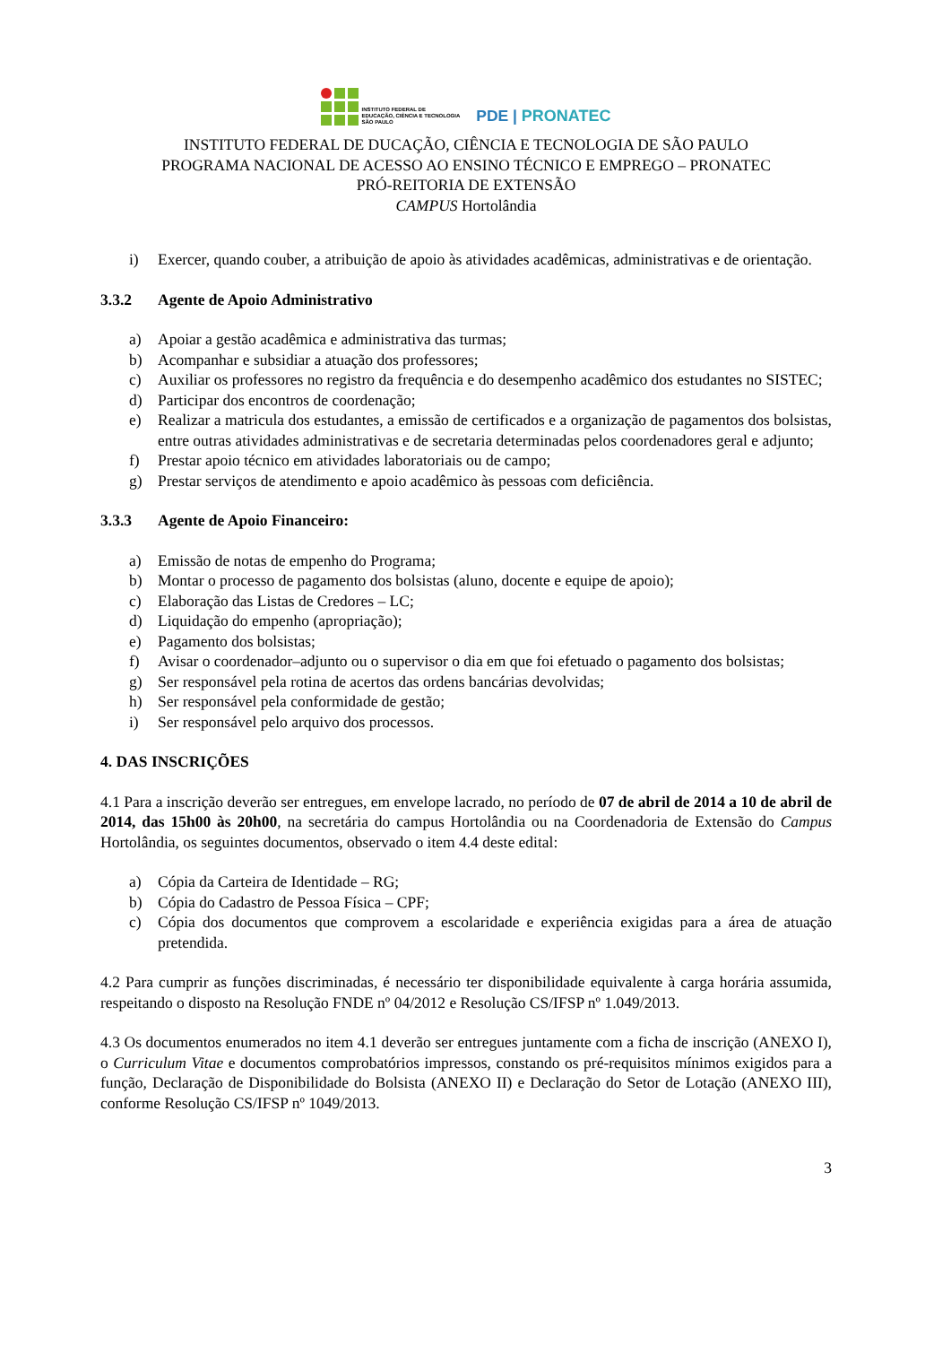INSTITUTO FEDERAL DE
EDUCAÇÃO, CIÊNCIA E TECNOLOGIA
SÃO PAULO
PDE | PRONATEC
INSTITUTO FEDERAL DE DUCAÇÃO, CIÊNCIA E TECNOLOGIA DE SÃO PAULO
PROGRAMA NACIONAL DE ACESSO AO ENSINO TÉCNICO E EMPREGO – PRONATEC
PRÓ-REITORIA DE EXTENSÃO
CAMPUS Hortolândia
i) Exercer, quando couber, a atribuição de apoio às atividades acadêmicas, administrativas e de orientação.
3.3.2 Agente de Apoio Administrativo
a) Apoiar a gestão acadêmica e administrativa das turmas;
b) Acompanhar e subsidiar a atuação dos professores;
c) Auxiliar os professores no registro da frequência e do desempenho acadêmico dos estudantes no SISTEC;
d) Participar dos encontros de coordenação;
e) Realizar a matricula dos estudantes, a emissão de certificados e a organização de pagamentos dos bolsistas, entre outras atividades administrativas e de secretaria determinadas pelos coordenadores geral e adjunto;
f) Prestar apoio técnico em atividades laboratoriais ou de campo;
g) Prestar serviços de atendimento e apoio acadêmico às pessoas com deficiência.
3.3.3 Agente de Apoio Financeiro:
a) Emissão de notas de empenho do Programa;
b) Montar o processo de pagamento dos bolsistas (aluno, docente e equipe de apoio);
c) Elaboração das Listas de Credores – LC;
d) Liquidação do empenho (apropriação);
e) Pagamento dos bolsistas;
f) Avisar o coordenador–adjunto ou o supervisor o dia em que foi efetuado o pagamento dos bolsistas;
g) Ser responsável pela rotina de acertos das ordens bancárias devolvidas;
h) Ser responsável pela conformidade de gestão;
i) Ser responsável pelo arquivo dos processos.
4. DAS INSCRIÇÕES
4.1 Para a inscrição deverão ser entregues, em envelope lacrado, no período de 07 de abril de 2014 a 10 de abril de 2014, das 15h00 às 20h00, na secretária do campus Hortolândia ou na Coordenadoria de Extensão do Campus Hortolândia, os seguintes documentos, observado o item 4.4 deste edital:
a) Cópia da Carteira de Identidade – RG;
b) Cópia do Cadastro de Pessoa Física – CPF;
c) Cópia dos documentos que comprovem a escolaridade e experiência exigidas para a área de atuação pretendida.
4.2 Para cumprir as funções discriminadas, é necessário ter disponibilidade equivalente à carga horária assumida, respeitando o disposto na Resolução FNDE nº 04/2012 e Resolução CS/IFSP nº 1.049/2013.
4.3 Os documentos enumerados no item 4.1 deverão ser entregues juntamente com a ficha de inscrição (ANEXO I), o Curriculum Vitae e documentos comprobatórios impressos, constando os pré-requisitos mínimos exigidos para a função, Declaração de Disponibilidade do Bolsista (ANEXO II) e Declaração do Setor de Lotação (ANEXO III), conforme Resolução CS/IFSP nº 1049/2013.
3